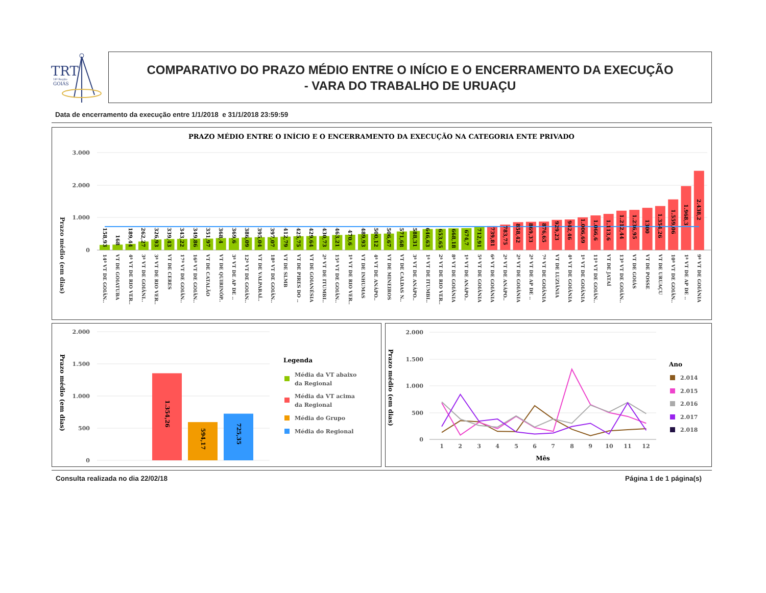TRT
18ª Região
GOIÁS
COMPARATIVO DO PRAZO MÉDIO ENTRE O INÍCIO E O ENCERRAMENTO DA EXECUÇÃO
- VARA DO TRABALHO DE URUAÇU
Data de encerramento da execução entre 1/1/2018 e 31/1/2018 23:59:59
PRAZO MÉDIO ENTRE O INÍCIO E O ENCERRAMENTO DA EXECUÇÃO NA CATEGORIA ENTE PRIVADO
Prazo médio (em dias)
3.000
2.000
1.000
0
158,93
168
189,44
262,27
326,93
339,43
343,22
349,86
351,97
368,4
369,6
386,09
395,04
397,07
412,79
425,75
429,64
430,73
463,21
470,6
489,93
500,12
506,67
571,68
588,31
646,63
653,65
668,18
674,7
712,91
739,81
783,75
858,42
869,33
876,65
929,23
942,46
1.006,69
1.066,6
1.113,6
1.212,44
1.236,95
1300
1.354,26
1.559,06
1.968,3
2.438,2
14ª VT DE GOIÂN..
VT DE GOIATUBA
4ª VT DE RIO VER..
3ª VT DE GOIÂNI..
3ª VT DE RIO VER..
VT DE CERES
17ª VT DE GOIÂN..
16ª VT DE GOIÂN..
VT DE CATALÃO
VT DE QUIRINÓP..
3ª VT DE AP DE ..
12ª VT DE GOIÂN..
VT DE VALPARAÍ..
18ª VT DE GOIÂN..
VT DE SLMB
VT DE PIRES DO ..
VT DE GOIANÉSIA
2ª VT DE ITUMBI..
15ª VT DE GOIÂN..
1ª VT DE RIO VER..
VT DE INHUMAS
4ª VT DE ANÁPO..
VT DE MINEIROS
VT DE CALDAS N..
3ª VT DE ANÁPO..
1ª VT DE ITUMBI..
2ª VT DE RIO VER..
8ª VT DE GOIÂNIA
1ª VT DE ANÁPO..
5ª VT DE GOIÂNIA
6ª VT DE GOIÂNIA
2ª VT DE ANÁPO..
2ª VT DE GOIÂNIA
2ª VT DE AP DE ..
7ª VT DE GOIÂNIA
VT DE LUZIÂNIA
4ª VT DE GOIÂNIA
1ª VT DE GOIÂNIA
11ª VT DE GOIÂN..
VT DE JATAÍ
13ª VT DE GOIÂN..
VT DE GOIÁS
VT DE POSSE
VT DE URUAÇU
10ª VT DE GOIÂN..
1ª VT DE AP DE ..
9ª VT DE GOIÂNIA
Prazo médio (em dias)
2.000
1.500
1.000
500
0
1.354,26
594,17
725,35
Legenda
Média da VT abaixo
da Regional
Média da VT acima
da Regional
Média do Grupo
Média do Regional
Prazo médio (em dias)
2.000
1.500
1.000
500
0
1
2
3
4
5
6
7
8
9
10
11
12
Mês
Ano
2.014
2.015
2.016
2.017
2.018
Consulta realizada no dia 22/02/18 Página 1 de 1 página(s)